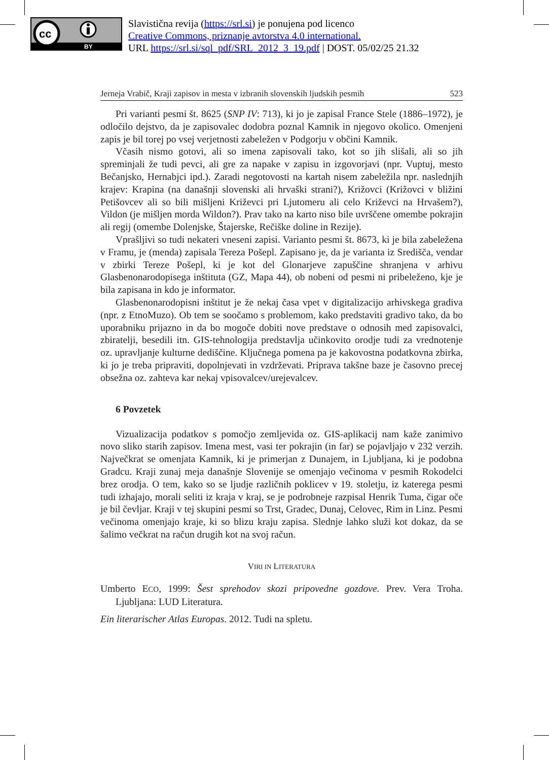cc
BY
Slavistična revija (https://srl.si) je ponujena pod licenco
Creative Commons, priznanje avtorstva 4.0 international.
URL https://srl.si/sql_pdf/SRL_2012_3_19.pdf | DOST. 05/02/25 21.32
Jerneja Vrabič, Kraji zapisov in mesta v izbranih slovenskih ljudskih pesmih 523
Pri varianti pesmi št. 8625 (SNP IV: 713), ki jo je zapisal France Stele (1886–1972), je odločilo dejstvo, da je zapisovalec dodobra poznal Kamnik in njegovo okolico. Omenjeni zapis je bil torej po vsej verjetnosti zabeležen v Podgorju v občini Kamnik.
Včasih nismo gotovi, ali so imena zapisovali tako, kot so jih slišali, ali so jih spreminjali že tudi pevci, ali gre za napake v zapisu in izgovorjavi (npr. Vuptuj, mesto Bečanjsko, Hernabjci ipd.). Zaradi negotovosti na kartah nisem zabeležila npr. naslednjih krajev: Krapina (na današnji slovenski ali hrvaški strani?), Križovci (Križovci v bližini Petišovcev ali so bili mišljeni Križevci pri Ljutomeru ali celo Križevci na Hrvašem?), Vildon (je mišljen morda Wildon?). Prav tako na karto niso bile uvrščene omembe pokrajin ali regij (omembe Dolenjske, Štajerske, Rečiške doline in Rezije).
Vprašljivi so tudi nekateri vneseni zapisi. Varianto pesmi št. 8673, ki je bila zabeležena v Framu, je (menda) zapisala Tereza Pošepl. Zapisano je, da je varianta iz Središča, vendar v zbirki Tereze Pošepl, ki je kot del Glonarjeve zapuščine shranjena v arhivu Glasbenonarodopisega inštituta (GZ, Mapa 44), ob nobeni od pesmi ni pribeleženo, kje je bila zapisana in kdo je informator.
Glasbenonarodopisni inštitut je že nekaj časa vpet v digitalizacijo arhivskega gradiva (npr. z EtnoMuzo). Ob tem se soočamo s problemom, kako predstaviti gradivo tako, da bo uporabniku prijazno in da bo mogoče dobiti nove predstave o odnosih med zapisovalci, zbiratelji, besedili itn. GIS-tehnologija predstavlja učinkovito orodje tudi za vrednotenje oz. upravljanje kulturne dediščine. Ključnega pomena pa je kakovostna podatkovna zbirka, ki jo je treba pripraviti, dopolnjevati in vzdrževati. Priprava takšne baze je časovno precej obsežna oz. zahteva kar nekaj vpisovalcev/urejevalcev.
6 Povzetek
Vizualizacija podatkov s pomočjo zemljevida oz. GIS-aplikacij nam kaže zanimivo novo sliko starih zapisov. Imena mest, vasi ter pokrajin (in far) se pojavljajo v 232 verzih. Največkrat se omenjata Kamnik, ki je primerjan z Dunajem, in Ljubljana, ki je podobna Gradcu. Kraji zunaj meja današnje Slovenije se omenjajo večinoma v pesmih Rokodelci brez orodja. O tem, kako so se ljudje različnih poklicev v 19. stoletju, iz katerega pesmi tudi izhajajo, morali seliti iz kraja v kraj, se je podrobneje razpisal Henrik Tuma, čigar oče je bil čevljar. Kraji v tej skupini pesmi so Trst, Gradec, Dunaj, Celovec, Rim in Linz. Pesmi večinoma omenjajo kraje, ki so blizu kraju zapisa. Slednje lahko služi kot dokaz, da se šalimo večkrat na račun drugih kot na svoj račun.
VIRI IN LITERATURA
Umberto ECO, 1999: Šest sprehodov skozi pripovedne gozdove. Prev. Vera Troha. Ljubljana: LUD Literatura.
Ein literarischer Atlas Europas. 2012. Tudi na spletu.